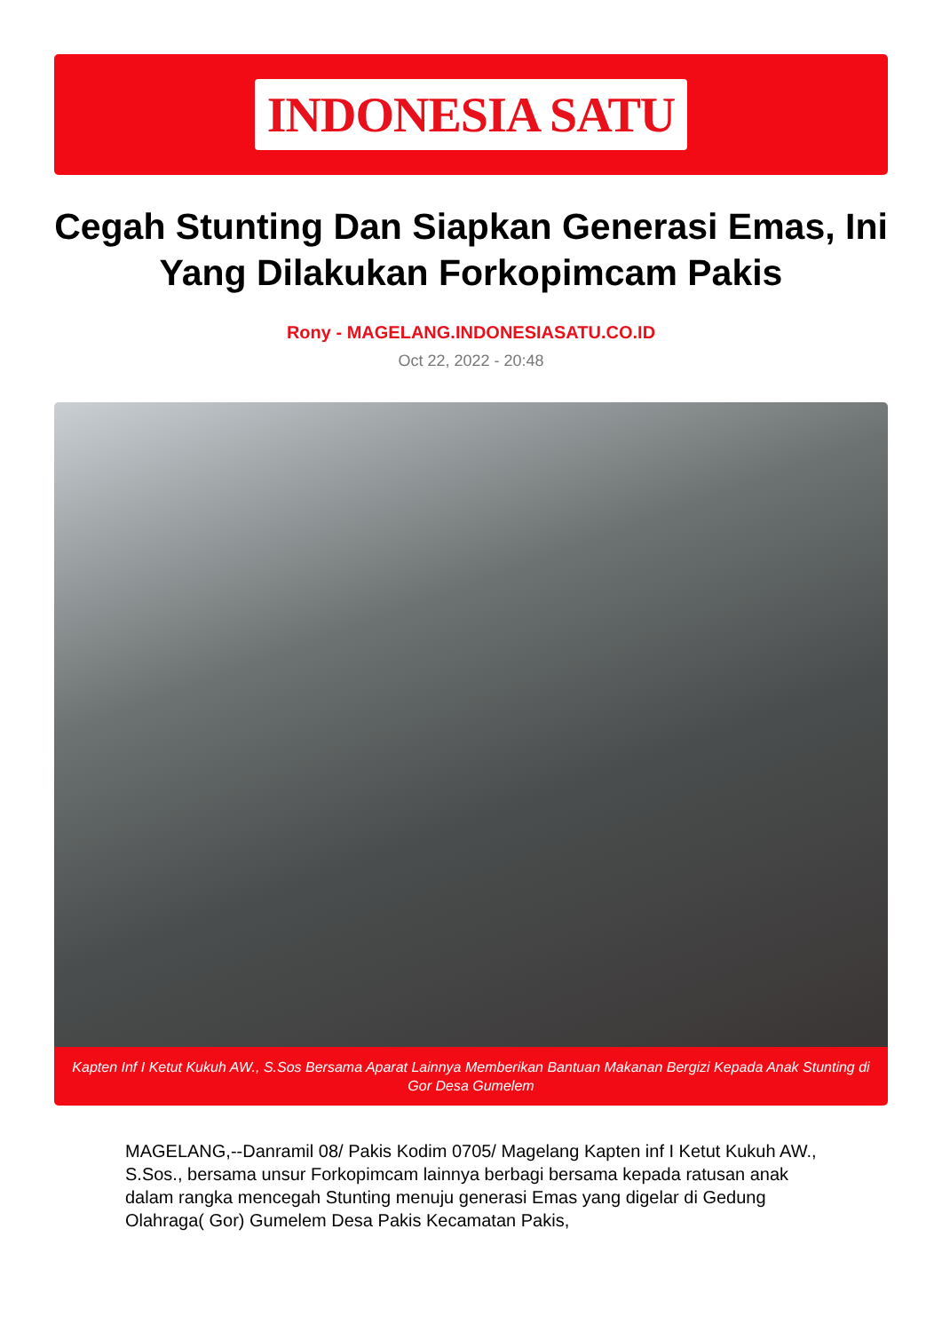INDONESIA SATU
Cegah Stunting Dan Siapkan Generasi Emas, Ini Yang Dilakukan Forkopimcam Pakis
Rony - MAGELANG.INDONESIASATU.CO.ID
Oct 22, 2022 - 20:48
Kapten Inf I Ketut Kukuh AW., S.Sos Bersama Aparat Lainnya Memberikan Bantuan Makanan Bergizi Kepada Anak Stunting di Gor Desa Gumelem
MAGELANG,--Danramil 08/ Pakis Kodim 0705/ Magelang Kapten inf I Ketut Kukuh AW., S.Sos., bersama unsur Forkopimcam lainnya berbagi bersama kepada ratusan anak dalam rangka mencegah Stunting menuju generasi Emas yang digelar di Gedung Olahraga( Gor) Gumelem Desa Pakis Kecamatan Pakis,